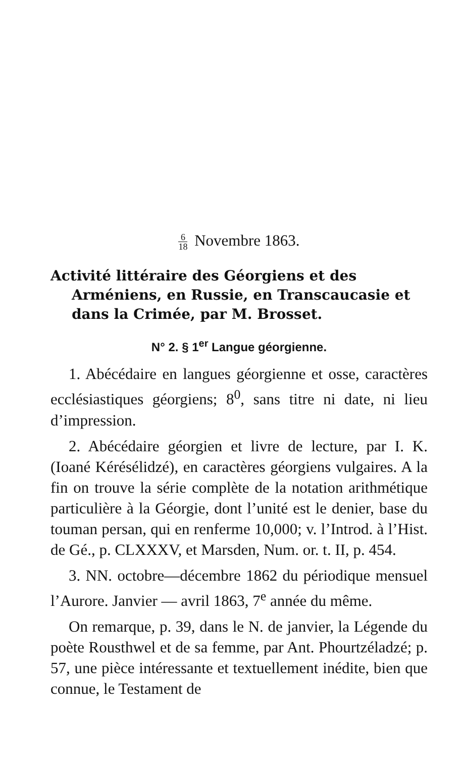6 18 Novembre 1863.
Activité littéraire des Géorgiens et des Arméniens, en Russie, en Transcaucasie et dans la Crimée, par M. Brosset.
N° 2. § 1<sup>er</sup> Langue géorgienne.
1. Abécédaire en langues géorgienne et osse, caractères ecclésiastiques géorgiens; 8<sup>0</sup>, sans titre ni date, ni lieu d’impression.
2. Abécédaire géorgien et livre de lecture, par I. K. (Ioané Kérésélidzé), en caractères géorgiens vulgaires. A la fin on trouve la série complète de la notation arithmétique particulière à la Géorgie, dont l’unité est le denier, base du touman persan, qui en renferme 10,000; v. l’Introd. à l’Hist. de Gé., p. CLXXXV, et Marsden, Num. or. t. II, p. 454.
3. NN. octobre—décembre 1862 du périodique mensuel l’Aurore. Janvier — avril 1863, 7<sup>e</sup> année du même.
On remarque, p. 39, dans le N. de janvier, la Légende du poète Rousthwel et de sa femme, par Ant. Phourtzéladzé; p. 57, une pièce intéressante et textuellement inédite, bien que connue, le Testament de